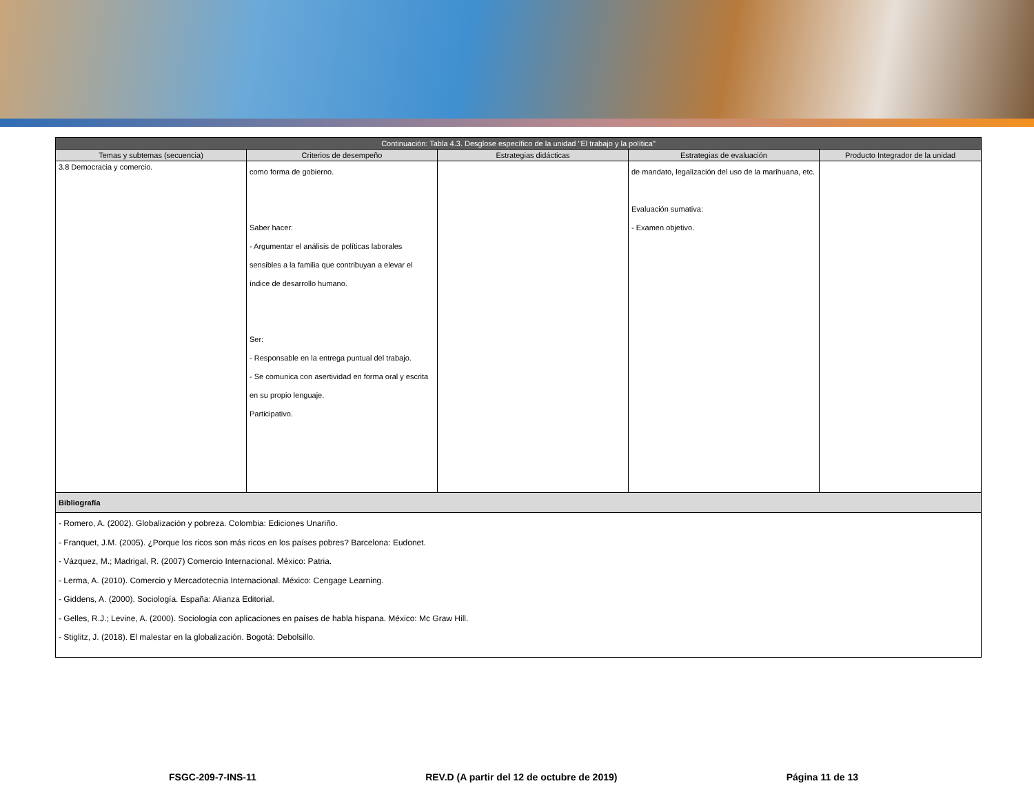| Continuación: Tabla 4.3. Desglose específico de la unidad "El trabajo y la política" | | | | |
| Temas y subtemas (secuencia) | Criterios de desempeño | Estrategias didácticas | Estrategias de evaluación | Producto Integrador de la unidad |
| 3.8 Democracia y comercio. | como forma de gobierno. Saber hacer: - Argumentar el análisis de políticas laborales sensibles a la familia que contribuyan a elevar el índice de desarrollo humano. Ser: - Responsable en la entrega puntual del trabajo. - Se comunica con asertividad en forma oral y escrita en su propio lenguaje. Participativo. | | de mandato, legalización del uso de la marihuana, etc. Evaluación sumativa: - Examen objetivo. | |
| Bibliografía | | | | |
| - Romero, A. (2002). Globalización y pobreza. Colombia: Ediciones Unariño. - Franquet, J.M. (2005). ¿Porque los ricos son más ricos en los países pobres? Barcelona: Eudonet. - Vázquez, M.; Madrigal, R. (2007) Comercio Internacional. México: Patria. - Lerma, A. (2010). Comercio y Mercadotecnia Internacional. México: Cengage Learning. - Giddens, A. (2000). Sociología. España: Alianza Editorial. - Gelles, R.J.; Levine, A. (2000). Sociología con aplicaciones en países de habla hispana. México: Mc Graw Hill. - Stiglitz, J. (2018). El malestar en la globalización. Bogotá: Debolsillo. | | | | |
FSGC-209-7-INS-11 REV.D (A partir del 12 de octubre de 2019) Página 11 de 13